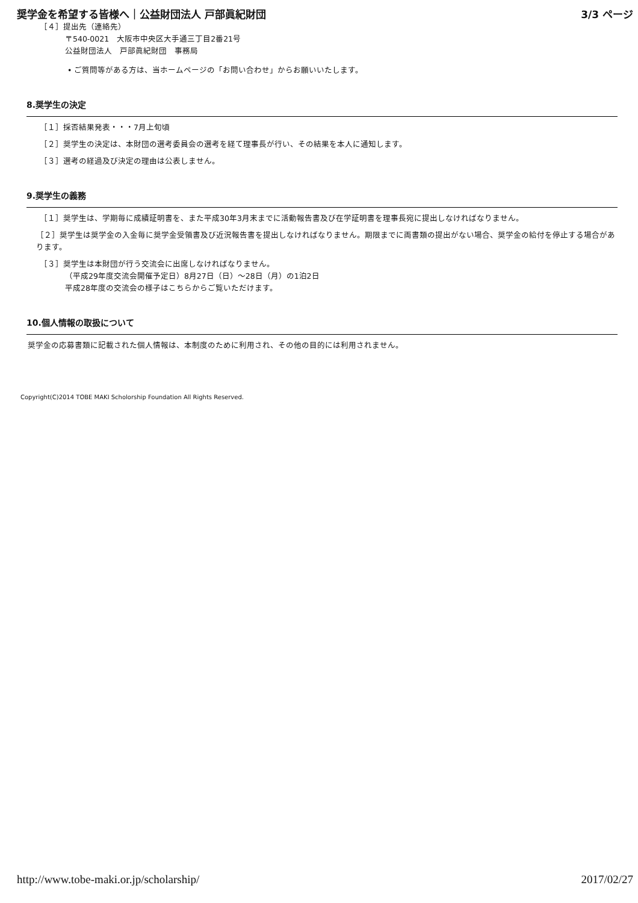奨学金を希望する皆様へ｜公益財団法人 戸部眞紀財団 3/3 ページ
［４］提出先（連絡先）
〒540-0021　大阪市中央区大手通三丁目2番21号
公益財団法人　戸部眞紀財団　事務局
• ご質問等がある方は、当ホームページの「お問い合わせ」からお願いいたします。
8.奨学生の決定
［１］採否結果発表・・・7月上旬頃
［２］奨学生の決定は、本財団の選考委員会の選考を経て理事長が行い、その結果を本人に通知します。
［３］選考の経過及び決定の理由は公表しません。
9.奨学生の義務
［１］奨学生は、学期毎に成績証明書を、また平成30年3月末までに活動報告書及び在学証明書を理事長宛に提出しなければなりません。
［２］奨学生は奨学金の入金毎に奨学金受領書及び近況報告書を提出しなければなりません。期限までに両書類の提出がない場合、奨学金の給付を停止する場合があります。
［３］奨学生は本財団が行う交流会に出席しなければなりません。
（平成29年度交流会開催予定日）8月27日（日）～28日（月）の1泊2日
平成28年度の交流会の様子はこちらからご覧いただけます。
10.個人情報の取扱について
奨学金の応募書類に記載された個人情報は、本制度のために利用され、その他の目的には利用されません。
Copyright(C)2014 TOBE MAKI Scholorship Foundation All Rights Reserved.
http://www.tobe-maki.or.jp/scholarship/ 2017/02/27